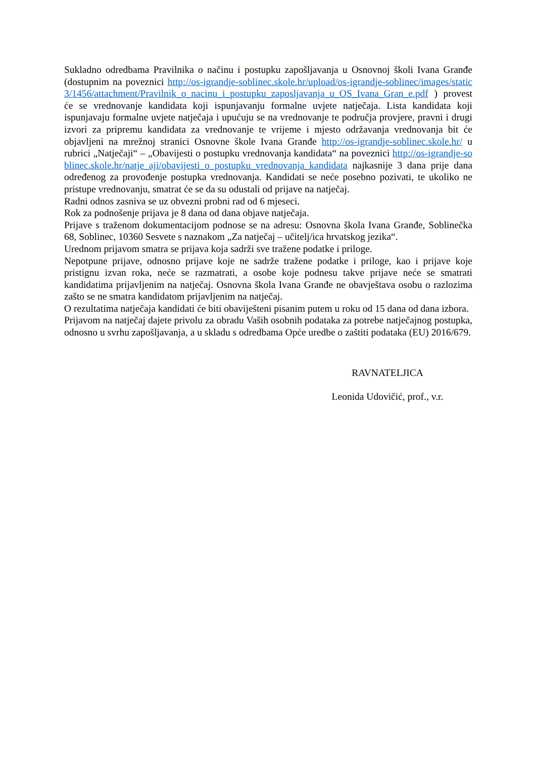Sukladno odredbama Pravilnika o načinu i postupku zapošljavanja u Osnovnoj školi Ivana Granđe (dostupnim na poveznici http://os-igrandje-soblinec.skole.hr/upload/os-igrandje-soblinec/images/static3/1456/attachment/Pravilnik_o_nacinu_i_postupku_zaposljavanja_u_OS_Ivana_Gran_e.pdf ) provest će se vrednovanje kandidata koji ispunjavanju formalne uvjete natječaja. Lista kandidata koji ispunjavaju formalne uvjete natječaja i upućuju se na vrednovanje te područja provjere, pravni i drugi izvori za pripremu kandidata za vrednovanje te vrijeme i mjesto održavanja vrednovanja bit će objavljeni na mrežnoj stranici Osnovne škole Ivana Granđe http://os-igrandje-soblinec.skole.hr/ u rubrici „Natječaji“ – „Obavijesti o postupku vrednovanja kandidata“ na poveznici http://os-igrandje-soblinec.skole.hr/natje_aji/obavijesti_o_postupku_vrednovanja_kandidata najkasnije 3 dana prije dana određenog za provođenje postupka vrednovanja. Kandidati se neće posebno pozivati, te ukoliko ne pristupe vrednovanju, smatrat će se da su odustali od prijave na natječaj.
Radni odnos zasniva se uz obvezni probni rad od 6 mjeseci.
Rok za podnošenje prijava je 8 dana od dana objave natječaja.
Prijave s traženom dokumentacijom podnose se na adresu: Osnovna škola Ivana Granđe, Soblinečka 68, Soblinec, 10360 Sesvete s naznakom „Za natječaj – učitelj/ica hrvatskog jezika“.
Urednom prijavom smatra se prijava koja sadrži sve tražene podatke i priloge.
Nepotpune prijave, odnosno prijave koje ne sadrže tražene podatke i priloge, kao i prijave koje pristignu izvan roka, neće se razmatrati, a osobe koje podnesu takve prijave neće se smatrati kandidatima prijavljenim na natječaj. Osnovna škola Ivana Granđe ne obavještava osobu o razlozima zašto se ne smatra kandidatom prijavljenim na natječaj.
O rezultatima natječaja kandidati će biti obaviješteni pisanim putem u roku od 15 dana od dana izbora.
Prijavom na natječaj dajete privolu za obradu Vaših osobnih podataka za potrebe natječajnog postupka, odnosno u svrhu zapošljavanja, a u skladu s odredbama Opće uredbe o zaštiti podataka (EU) 2016/679.
RAVNATELJICA
Leonida Udovičić, prof., v.r.